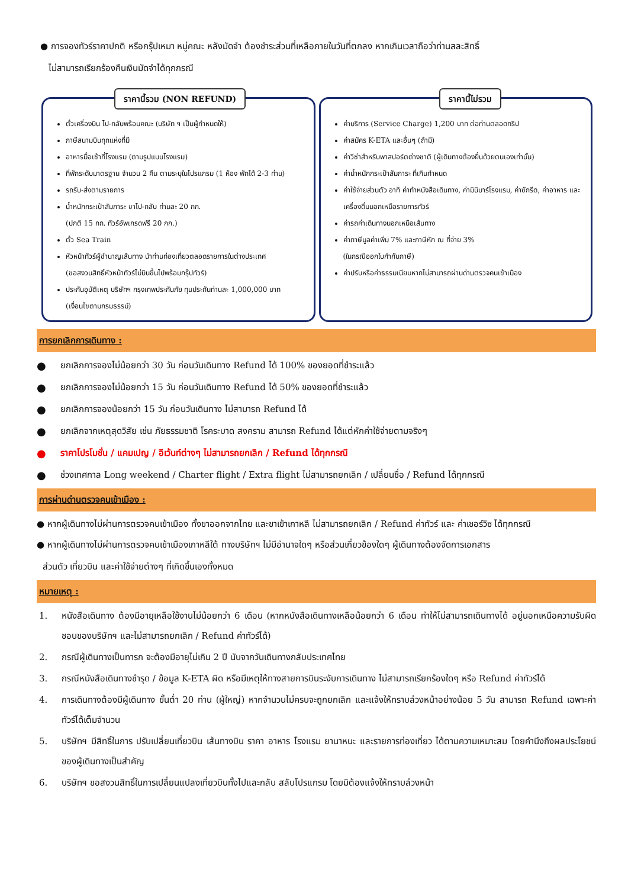● การจองทัวร์ราคาปกติ หรือกรุ๊ปเหมา หมู่คณะ หลังมัดจำ ต้องชำระส่วนที่เหลือภายในวันที่ตกลง หากเกินเวลาถือว่าท่านสละสิทธิ์
ไม่สามารถเรียกร้องคืนเงินมัดจำได้ทุกกรณี
ราคานี้รวม (NON REFUND)
ตั๋วเครื่องบิน ไป-กลับพร้อมคณะ (บริษัท ฯ เป็นผู้กำหนดให้)
ภาษีสนามบินทุกแห่งที่มี
อาหารมื้อเช้าที่โรงแรม (ตามรูปแบบโรงแรม)
ที่พักระดับมาตรฐาน จำนวน 2 คืน ตามระบุในโปรแกรม (1 ห้อง พักได้ 2-3 ท่าน)
รถรับ-ส่งตามรายการ
น้ำหนักกระเป๋าสัมภาระ ขาไป-กลับ ท่านละ 20 กก.
(ปกติ 15 กก. ทัวร์อัพเกรดฟรี 20 กก.)
ตั๋ว Sea Train
หัวหน้าทัวร์ผู้ชำนาญเส้นทาง นำท่านท่องเที่ยวตลอดรายการในต่างประเทศ
(ขอสงวนสิทธิ์หัวหน้าทัวร์ไม่บินขึ้นไปพร้อมกรุ๊ปทัวร์)
ประกันอุบัติเหตุ บริษัทฯ กรุงเทพประกันภัย ทุนประกันท่านละ 1,000,000 บาท
(เงื่อนไขตามกรมธรรม์)
ราคานี้ไม่รวม
ค่าบริการ (Service Charge) 1,200 บาท ต่อท่านตลอดทริป
ค่าสมัคร K-ETA และอื่นๆ (ถ้ามี)
ค่าวีซ่าสำหรับพาสปอร์ตต่างชาติ (ผู้เดินทางต้องยื่นด้วยตนเองเท่านั้น)
ค่าน้ำหนักกระเป๋าสัมภาระ ที่เกินกำหนด
ค่าใช้จ่ายส่วนตัว อาทิ ค่าทำหนังสือเดินทาง, ค่ามินิบาร์โรงแรม, ค่าซักรีด, ค่าอาหาร และเครื่องดื่มนอกเหนือรายการทัวร์
ค่ารถค่าเดินทางนอกเหนือเส้นทาง
ค่าภาษีมูลค่าเพิ่ม 7% และภาษีหัก ณ ที่จ่าย 3%
(ในกรณีออกใบกำกับภาษี)
ค่าปรับหรือค่าธรรมเนียมหากไม่สามารถผ่านด่านตรวจคนเข้าเมือง
การยกเลิกการเดินทาง :
● ยกเลิกการจองไม่น้อยกว่า 30 วัน ก่อนวันเดินทาง Refund ได้ 100% ของยอดที่ชำระแล้ว
● ยกเลิกการจองไม่น้อยกว่า 15 วัน ก่อนวันเดินทาง Refund ได้ 50% ของยอดที่ชำระแล้ว
● ยกเลิกการจองน้อยกว่า 15 วัน ก่อนวันเดินทาง ไม่สามารถ Refund ได้
● ยกเลิกจากเหตุสุดวิสัย เช่น ภัยธรรมชาติ โรคระบาด สงคราม สามารถ Refund ได้แต่หักค่าใช้จ่ายตามจริงๆ
● ราคาโปรโมชั่น / แคมเปญ / อีเว้นท์ต่างๆ ไม่สามารถยกเลิก / Refund ได้ทุกกรณี
● ช่วงเทศกาล Long weekend / Charter flight / Extra flight ไม่สามารถยกเลิก / เปลี่ยนชื่อ / Refund ได้ทุกกรณี
การผ่านด่านตรวจคนเข้าเมือง :
● หากผู้เดินทางไม่ผ่านการตรวจคนเข้าเมือง ทั้งขาออกจากไทย และขาเข้าเกาหลี ไม่สามารถยกเลิก / Refund ค่าทัวร์ และ ค่าเซอร์วิซ ได้ทุกกรณี
● หากผู้เดินทางไม่ผ่านการตรวจคนเข้าเมืองเกาหลีใต้ ทางบริษัทฯ ไม่มีอำนาจใดๆ หรือส่วนเกี่ยวข้องใดๆ ผู้เดินทางต้องจัดการเอกสาร
ส่วนตัว เที่ยวบิน และค่าใช้จ่ายต่างๆ ที่เกิดขึ้นเองทั้งหมด
หมายเหตุ :
1. หนังสือเดินทาง ต้องมีอายุเหลือใช้งานไม่น้อยกว่า 6 เดือน (หากหนังสือเดินทางเหลือน้อยกว่า 6 เดือน ทำให้ไม่สามารถเดินทางได้ อยู่นอกเหนือความรับผิดชอบของบริษัทฯ และไม่สามารถยกเลิก / Refund ค่าทัวร์ได้)
2. กรณีผู้เดินทางเป็นทารก จะต้องมีอายุไม่เกิน 2 ปี นับจากวันเดินทางกลับประเทศไทย
3. กรณีหนังสือเดินทางชำรุด / ข้อมูล K-ETA ผิด หรือมีเหตุให้ทางสายการบินระงับการเดินทาง ไม่สามารถเรียกร้องใดๆ หรือ Refund ค่าทัวร์ได้
4. การเดินทางต้องมีผู้เดินทาง ขั้นต่ำ 20 ท่าน (ผู้ใหญ่) หากจำนวนไม่ครบจะถูกยกเลิก และแจ้งให้ทราบล่วงหน้าอย่างน้อย 5 วัน สามารถ Refund เฉพาะค่าทัวร์ได้เต็มจำนวน
5. บริษัทฯ มีสิทธิ์ในการ ปรับเปลี่ยนเที่ยวบิน เส้นทางบิน ราคา อาหาร โรงแรม ยานาหนะ และรายการท่องเที่ยว ได้ตามความเหมาะสม โดยคำนึงถึงผลประโยชน์ของผู้เดินทางเป็นสำคัญ
6. บริษัทฯ ขอสงวนสิทธิ์ในการเปลี่ยนแปลงเที่ยวบินทั้งไปและกลับ สลับโปรแกรม โดยมิต้องแจ้งให้ทราบล่วงหน้า